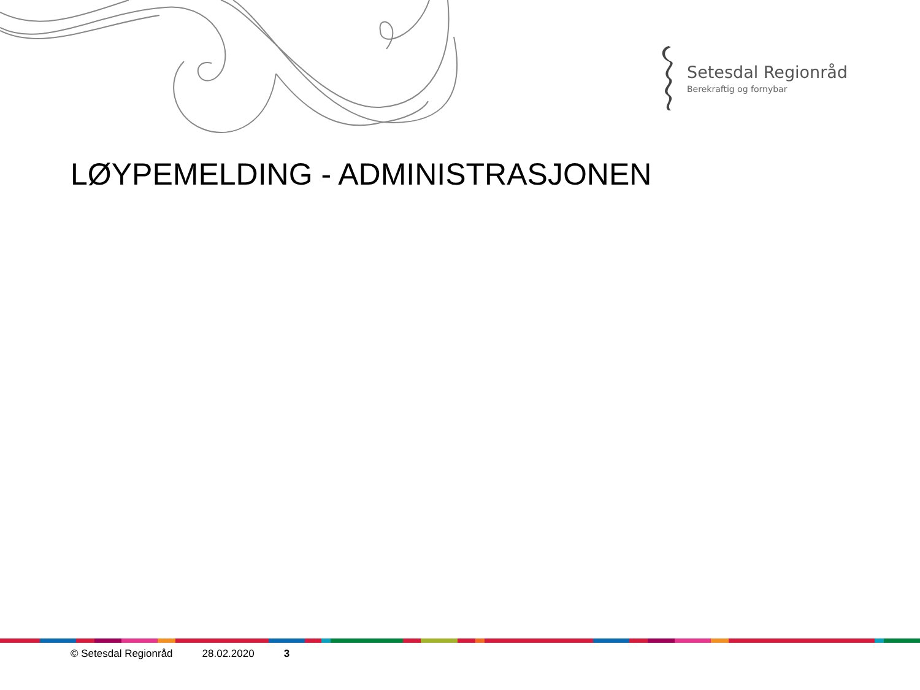Setesdal Regionråd
Berekraftig og fornybar
LØYPEMELDING - ADMINISTRASJONEN
© Setesdal Regionråd 28.02.2020 3